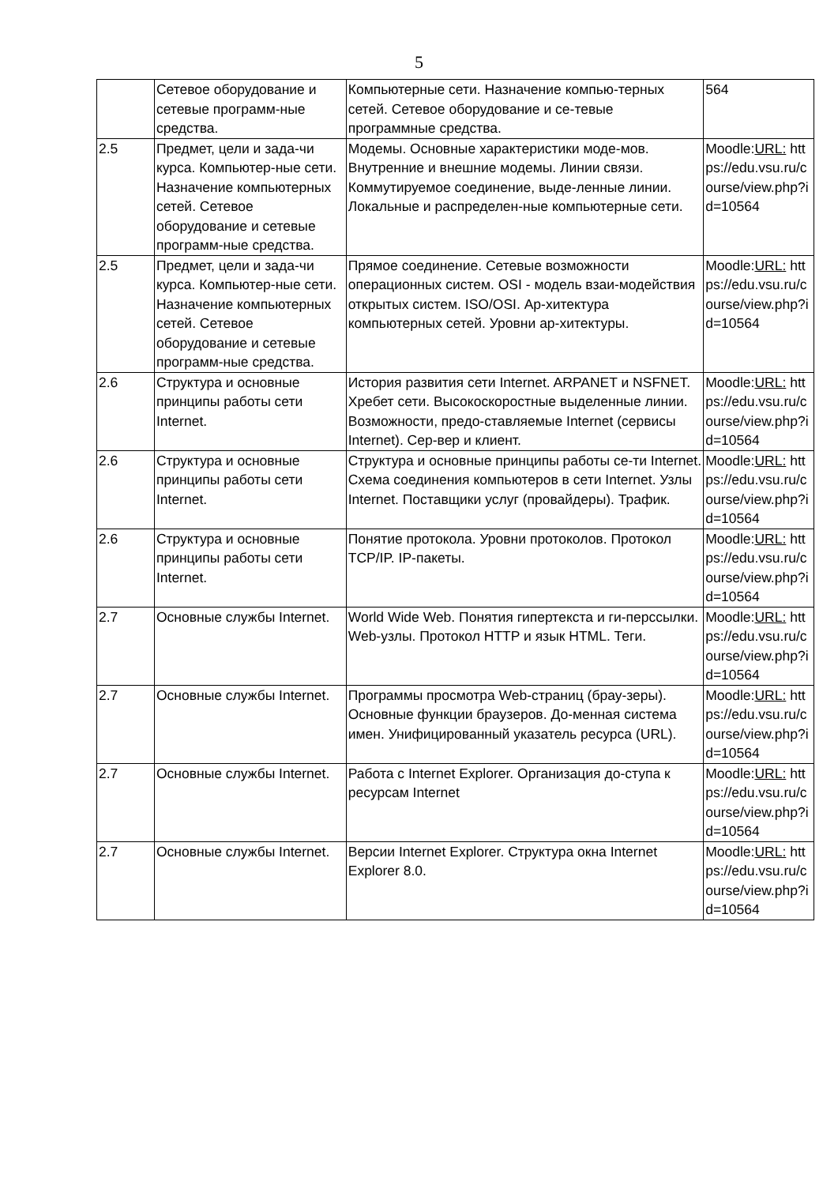5
| | Сетевое оборудование и сетевые программ-ные средства. | Компьютерные сети. Назначение компью-терных сетей. Сетевое оборудование и се-тевые программные средства. | 564 |
| 2.5 | Предмет, цели и зада-чи курса. Компьютер-ные сети. Назначение компьютерных сетей. Сетевое оборудование и сетевые программ-ные средства. | Модемы. Основные характеристики моде-мов. Внутренние и внешние модемы. Линии связи. Коммутируемое соединение, выде-ленные линии. Локальные и распределен-ные компьютерные сети. | Moodle: URL: https://edu.vsu.ru/course/view.php?id=10564 |
| 2.5 | Предмет, цели и зада-чи курса. Компьютер-ные сети. Назначение компьютерных сетей. Сетевое оборудование и сетевые программ-ные средства. | Прямое соединение. Сетевые возможности операционных систем. OSI - модель взаи-модействия открытых систем. ISO/OSI. Ар-хитектура компьютерных сетей. Уровни ар-хитектуры. | Moodle: URL: https://edu.vsu.ru/course/view.php?id=10564 |
| 2.6 | Структура и основные принципы работы сети Internet. | История развития сети Internet. ARPANET и NSFNET. Хребет сети. Высокоскоростные выделенные линии. Возможности, предо-ставляемые Internet (сервисы Internet). Сер-вер и клиент. | Moodle: URL: https://edu.vsu.ru/course/view.php?id=10564 |
| 2.6 | Структура и основные принципы работы сети Internet. | Структура и основные принципы работы се-ти Internet. Схема соединения компьютеров в сети Internet. Узлы Internet. Поставщики услуг (провайдеры). Трафик. | Moodle: URL: https://edu.vsu.ru/course/view.php?id=10564 |
| 2.6 | Структура и основные принципы работы сети Internet. | Понятие протокола. Уровни протоколов. Протокол TCP/IP. IP-пакеты. | Moodle: URL: https://edu.vsu.ru/course/view.php?id=10564 |
| 2.7 | Основные службы Internet. | World Wide Web. Понятия гипертекста и ги-перссылки. Web-узлы. Протокол HTTP и язык HTML. Теги. | Moodle: URL: https://edu.vsu.ru/course/view.php?id=10564 |
| 2.7 | Основные службы Internet. | Программы просмотра Web-страниц (брау-зеры). Основные функции браузеров. До-менная система имен. Унифицированный указатель ресурса (URL). | Moodle: URL: https://edu.vsu.ru/course/view.php?id=10564 |
| 2.7 | Основные службы Internet. | Работа с Internet Explorer. Организация до-ступа к ресурсам Internet | Moodle: URL: https://edu.vsu.ru/course/view.php?id=10564 |
| 2.7 | Основные службы Internet. | Версии Internet Explorer. Структура окна Internet Explorer 8.0. | Moodle: URL: https://edu.vsu.ru/course/view.php?id=10564 |